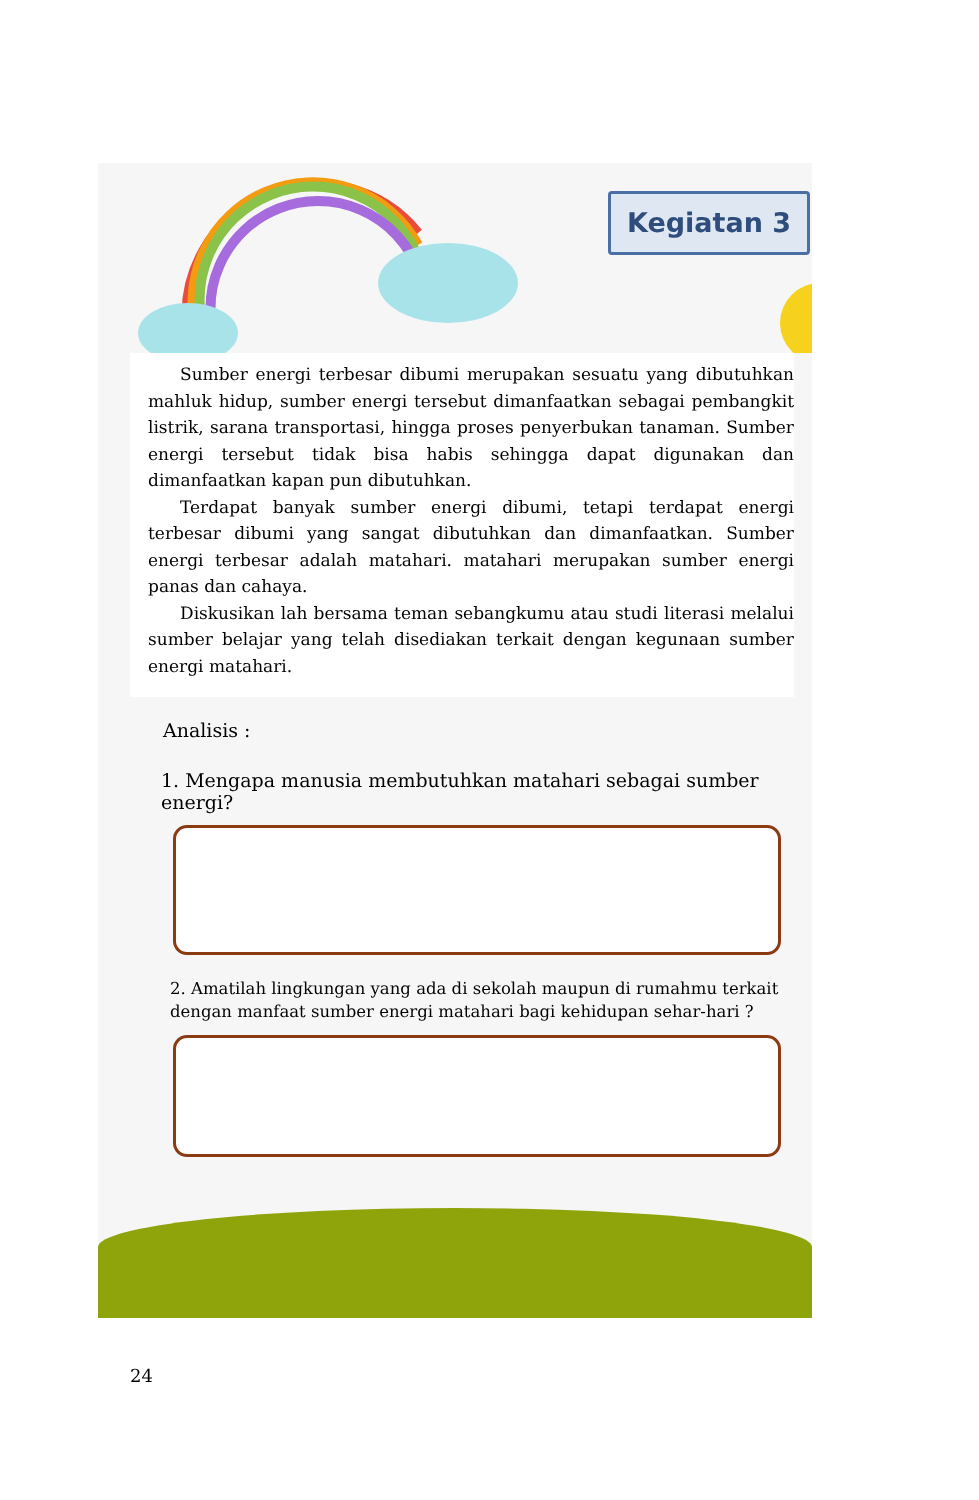Kegiatan 3
Sumber energi terbesar dibumi merupakan sesuatu yang dibutuhkan mahluk hidup, sumber energi tersebut dimanfaatkan sebagai pembangkit listrik, sarana transportasi, hingga proses penyerbukan tanaman. Sumber energi tersebut tidak bisa habis sehingga dapat digunakan dan dimanfaatkan kapan pun dibutuhkan.
Terdapat banyak sumber energi dibumi, tetapi terdapat energi terbesar dibumi yang sangat dibutuhkan dan dimanfaatkan. Sumber energi terbesar adalah matahari. matahari merupakan sumber energi panas dan cahaya.
Diskusikan lah bersama teman sebangkumu atau studi literasi melalui sumber belajar yang telah disediakan terkait dengan kegunaan sumber energi matahari.
Analisis :
1. Mengapa manusia membutuhkan matahari sebagai sumber energi?
2. Amatilah lingkungan yang ada di sekolah maupun di rumahmu terkait dengan manfaat sumber energi matahari bagi kehidupan sehar-hari ?
24